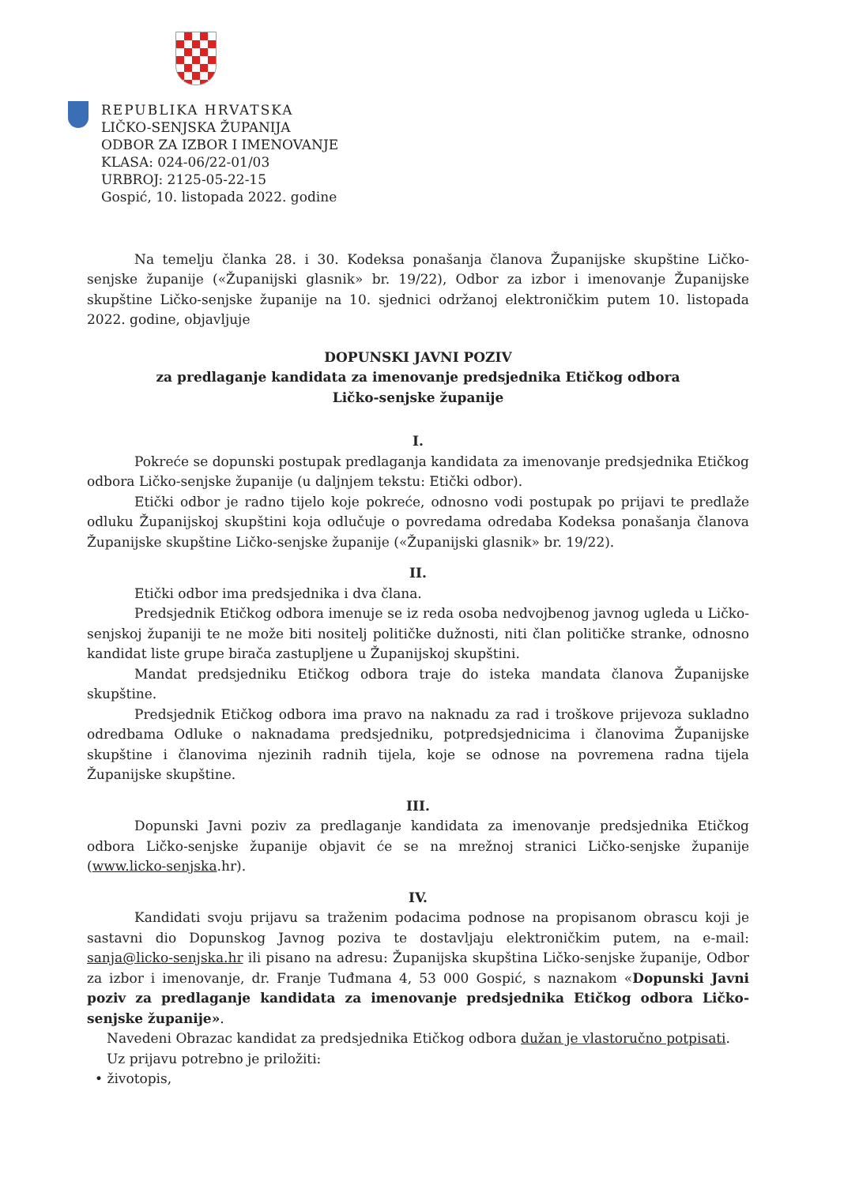REPUBLIKA HRVATSKA
LIČKO-SENJSKA ŽUPANIJA
ODBOR ZA IZBOR I IMENOVANJE
KLASA: 024-06/22-01/03
URBROJ: 2125-05-22-15
Gospić, 10. listopada 2022. godine
Na temelju članka 28. i 30. Kodeksa ponašanja članova Županijske skupštine Ličko-senjske županije («Županijski glasnik» br. 19/22), Odbor za izbor i imenovanje Županijske skupštine Ličko-senjske županije na 10. sjednici održanoj elektroničkim putem 10. listopada 2022. godine, objavljuje
DOPUNSKI JAVNI POZIV
za predlaganje kandidata za imenovanje predsjednika Etičkog odbora
Ličko-senjske županije
I.
Pokreće se dopunski postupak predlaganja kandidata za imenovanje predsjednika Etičkog odbora Ličko-senjske županije (u daljnjem tekstu: Etički odbor).
Etički odbor je radno tijelo koje pokreće, odnosno vodi postupak po prijavi te predlaže odluku Županijskoj skupštini koja odlučuje o povredama odredaba Kodeksa ponašanja članova Županijske skupštine Ličko-senjske županije («Županijski glasnik» br. 19/22).
II.
Etički odbor ima predsjednika i dva člana.
Predsjednik Etičkog odbora imenuje se iz reda osoba nedvojbenog javnog ugleda u Ličko-senjskoj županiji te ne može biti nositelj političke dužnosti, niti član političke stranke, odnosno kandidat liste grupe birača zastupljene u Županijskoj skupštini.
Mandat predsjedniku Etičkog odbora traje do isteka mandata članova Županijske skupštine.
Predsjednik Etičkog odbora ima pravo na naknadu za rad i troškove prijevoza sukladno odredbama Odluke o naknadama predsjedniku, potpredsjednicima i članovima Županijske skupštine i članovima njezinih radnih tijela, koje se odnose na povremena radna tijela Županijske skupštine.
III.
Dopunski Javni poziv za predlaganje kandidata za imenovanje predsjednika Etičkog odbora Ličko-senjske županije objavit će se na mrežnoj stranici Ličko-senjske županije (www.licko-senjska.hr).
IV.
Kandidati svoju prijavu sa traženim podacima podnose na propisanom obrascu koji je sastavni dio Dopunskog Javnog poziva te dostavljaju elektroničkim putem, na e-mail: sanja@licko-senjska.hr ili pisano na adresu: Županijska skupština Ličko-senjske županije, Odbor za izbor i imenovanje, dr. Franje Tuđmana 4, 53 000 Gospić, s naznakom «Dopunski Javni poziv za predlaganje kandidata za imenovanje predsjednika Etičkog odbora Ličko-senjske županije».
Navedeni Obrazac kandidat za predsjednika Etičkog odbora dužan je vlastoručno potpisati.
Uz prijavu potrebno je priložiti:
• životopis,